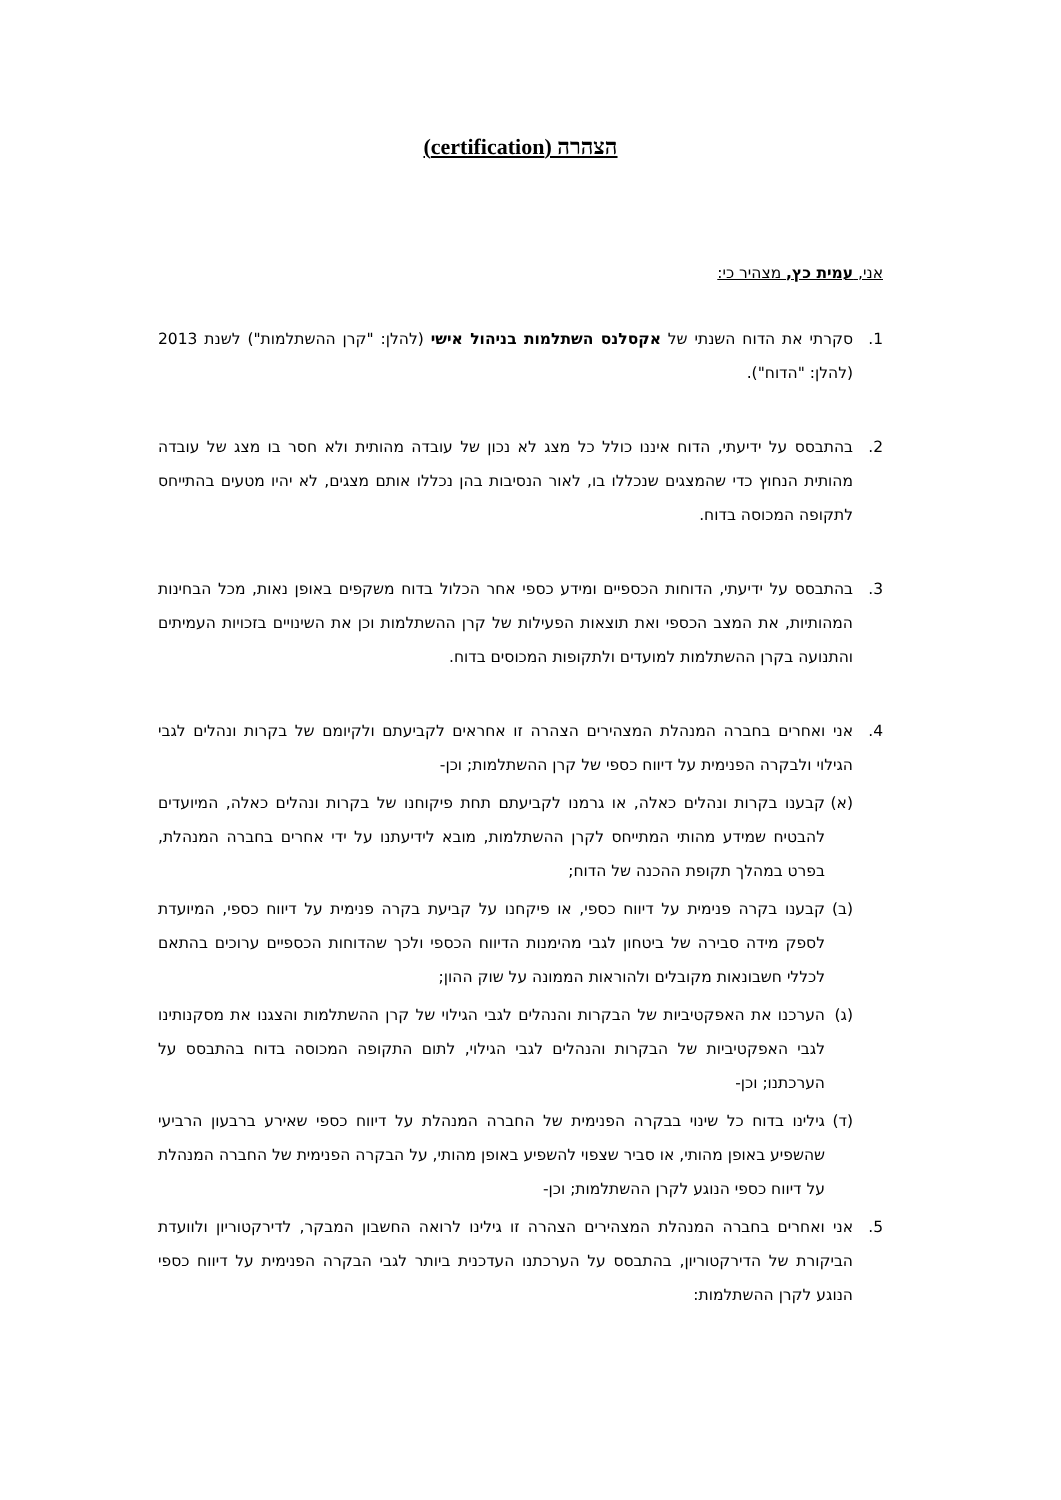הצהרה (certification)
אני, עמית כץ, מצהיר כי:
1. סקרתי את הדוח השנתי של אקסלנס השתלמות בניהול אישי (להלן: "קרן ההשתלמות") לשנת 2013 (להלן: "הדוח").
2. בהתבסס על ידיעתי, הדוח איננו כולל כל מצג לא נכון של עובדה מהותית ולא חסר בו מצג של עובדה מהותית הנחוץ כדי שהמצגים שנכללו בו, לאור הנסיבות בהן נכללו אותם מצגים, לא יהיו מטעים בהתייחס לתקופה המכוסה בדוח.
3. בהתבסס על ידיעתי, הדוחות הכספיים ומידע כספי אחר הכלול בדוח משקפים באופן נאות, מכל הבחינות המהותיות, את המצב הכספי ואת תוצאות הפעילות של קרן ההשתלמות וכן את השינויים בזכויות העמיתים והתנועה בקרן ההשתלמות למועדים ולתקופות המכוסים בדוח.
4. אני ואחרים בחברה המנהלת המצהירים הצהרה זו אחראים לקביעתם ולקיומם של בקרות ונהלים לגבי הגילוי ולבקרה הפנימית על דיווח כספי של קרן ההשתלמות; וכן-
(א) קבענו בקרות ונהלים כאלה, או גרמנו לקביעתם תחת פיקוחנו של בקרות ונהלים כאלה, המיועדים להבטיח שמידע מהותי המתייחס לקרן ההשתלמות, מובא לידיעתנו על ידי אחרים בחברה המנהלת, בפרט במהלך תקופת ההכנה של הדוח;
(ב) קבענו בקרה פנימית על דיווח כספי, או פיקחנו על קביעת בקרה פנימית על דיווח כספי, המיועדת לספק מידה סבירה של ביטחון לגבי מהימנות הדיווח הכספי ולכך שהדוחות הכספיים ערוכים בהתאם לכללי חשבונאות מקובלים ולהוראות הממונה על שוק ההון;
(ג) הערכנו את האפקטיביות של הבקרות והנהלים לגבי הגילוי של קרן ההשתלמות והצגנו את מסקנותינו לגבי האפקטיביות של הבקרות והנהלים לגבי הגילוי, לתום התקופה המכוסה בדוח בהתבסס על הערכתנו; וכן-
(ד) גילינו בדוח כל שינוי בבקרה הפנימית של החברה המנהלת על דיווח כספי שאירע ברבעון הרביעי שהשפיע באופן מהותי, או סביר שצפוי להשפיע באופן מהותי, על הבקרה הפנימית של החברה המנהלת על דיווח כספי הנוגע לקרן ההשתלמות; וכן-
5. אני ואחרים בחברה המנהלת המצהירים הצהרה זו גילינו לרואה החשבון המבקר, לדירקטוריון ולוועדת הביקורת של הדירקטוריון, בהתבסס על הערכתנו העדכנית ביותר לגבי הבקרה הפנימית על דיווח כספי הנוגע לקרן ההשתלמות: